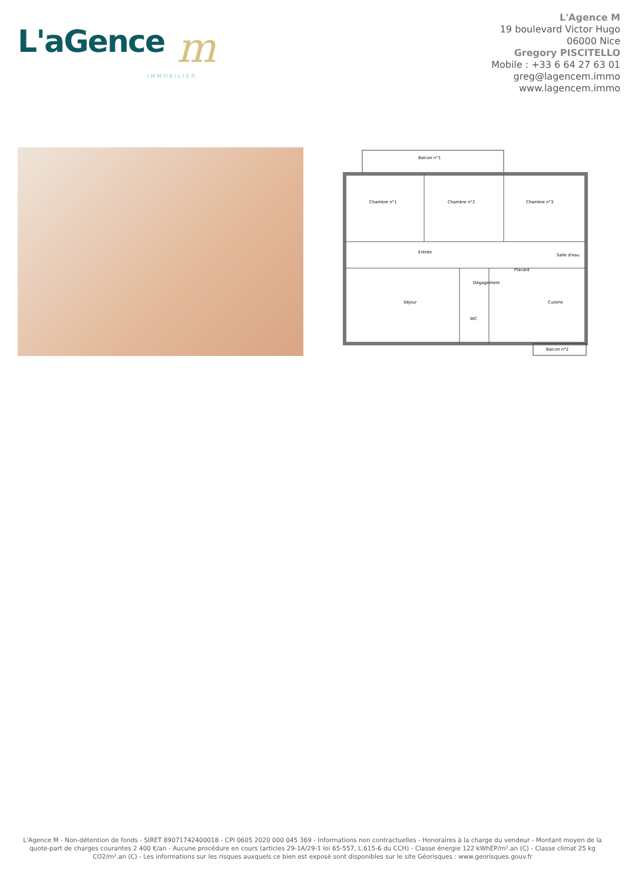L'aGence m
IMMOBILIER
L'Agence M
19 boulevard Victor Hugo
06000 Nice
Gregory PISCITELLO
Mobile : +33 6 64 27 63 01
greg@lagencem.immo
www.lagencem.immo
Balcon n°1
Chambre n°1
Chambre n°2
Chambre n°3
Entrée
Salle d'eau
Placard
Séjour
Dégagement
Cuisine
WC
Balcon n°2
L'Agence M - Non-détention de fonds - SIRET 89071742400018 - CPI 0605 2020 000 045 369 - Informations non contractuelles - Honoraires à la charge du vendeur - Montant moyen de la quote-part de charges courantes 2 400 €/an - Aucune procédure en cours (articles 29-1A/29-1 loi 65-557, L.615-6 du CCH) - Classe énergie 122 kWhEP/m².an (C) - Classe climat 25 kg CO2/m².an (C) - Les informations sur les risques auxquels ce bien est exposé sont disponibles sur le site Géorisques : www.georisques.gouv.fr